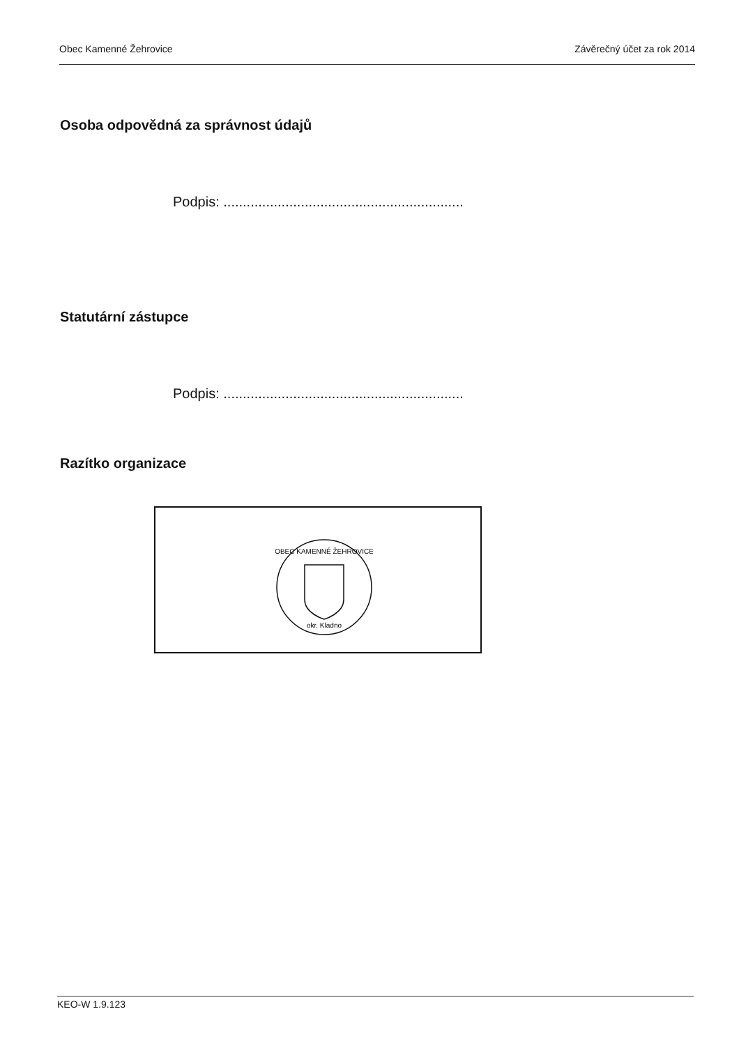Obec Kamenné Žehrovice Závěrečný účet za rok 2014
Osoba odpovědná za správnost údajů
Podpis: ..............................................................
Statutární zástupce
Podpis: ..............................................................
Razítko organizace
OBEC KAMENNÉ ŽEHROVICE
okr. Kladno
KEO-W 1.9.123